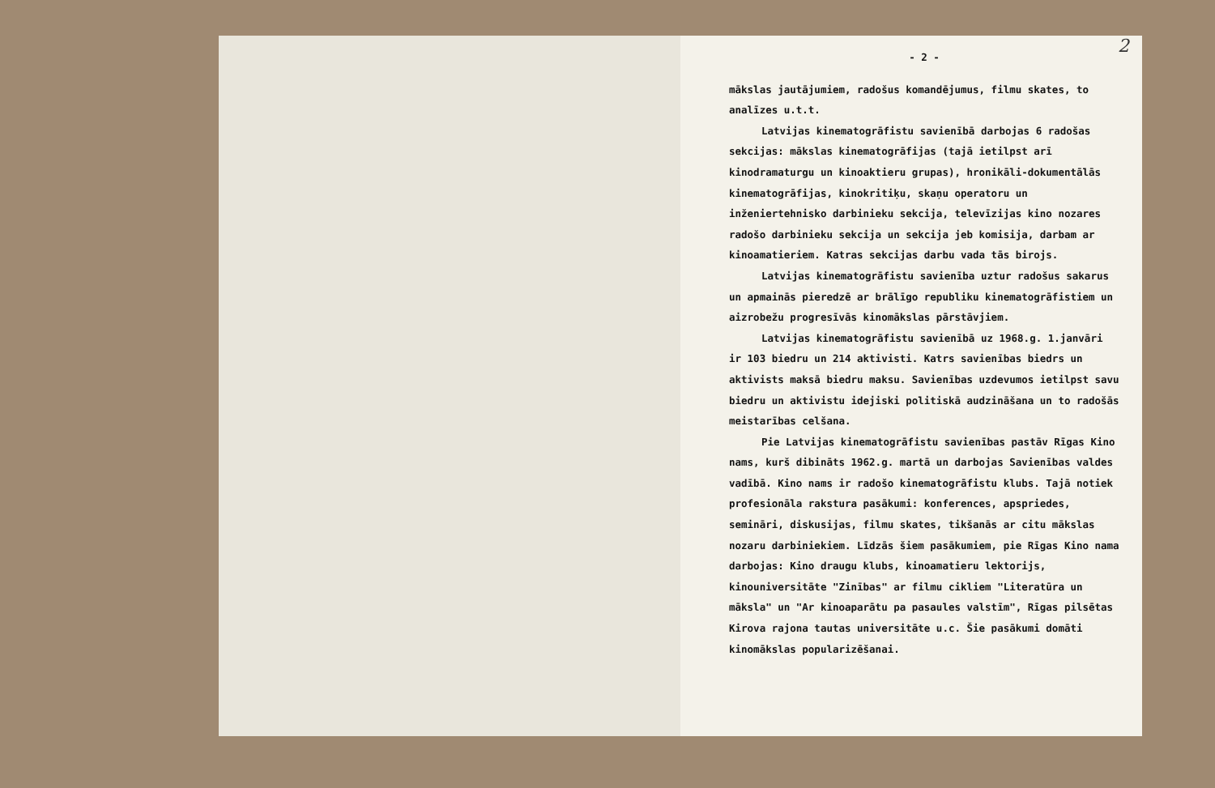- 2 -
mākslas jautājumiem, radošus komandējumus, filmu skates, to analīzes u.t.t.
Latvijas kinematogrāfistu savienībā darbojas 6 radošas sekcijas: mākslas kinematogrāfijas (tajā ietilpst arī kinodramaturgu un kinoaktieru grupas), hronikāli-dokumentālās kinematogrāfijas, kinokritiķu, skaņu operatoru un inženiertehnisko darbinieku sekcija, televīzijas kino nozares radošo darbinieku sekcija un sekcija jeb komisija, darbam ar kinoamatieriem. Katras sekcijas darbu vada tās birojs.
Latvijas kinematogrāfistu savienība uztur radošus sakarus un apmainās pieredzē ar brālīgo republiku kinematogrāfistiem un aizrobežu progresīvās kinomākslas pārstāvjiem.
Latvijas kinematogrāfistu savienībā uz 1968.g. 1.janvāri ir 103 biedru un 214 aktivisti. Katrs savienības biedrs un aktivists maksā biedru maksu. Savienības uzdevumos ietilpst savu biedru un aktivistu idejiski politiskā audzināšana un to radošās meistarības celšana.
Pie Latvijas kinematogrāfistu savienības pastāv Rīgas Kino nams, kurš dibināts 1962.g. martā un darbojas Savienības valdes vadībā. Kino nams ir radošo kinematogrāfistu klubs. Tajā notiek profesionāla rakstura pasākumi: konferences, apspriedes, semināri, diskusijas, filmu skates, tikšanās ar citu mākslas nozaru darbiniekiem. Līdzās šiem pasākumiem, pie Rīgas Kino nama darbojas: Kino draugu klubs, kinoamatieru lektorijs, kinouniversitāte "Zinības" ar filmu cikliem "Literatūra un māksla" un "Ar kinoaparātu pa pasaules valstīm", Rīgas pilsētas Kirova rajona tautas universitāte u.c. Šie pasākumi domāti kinomākslas popularizēšanai.
2